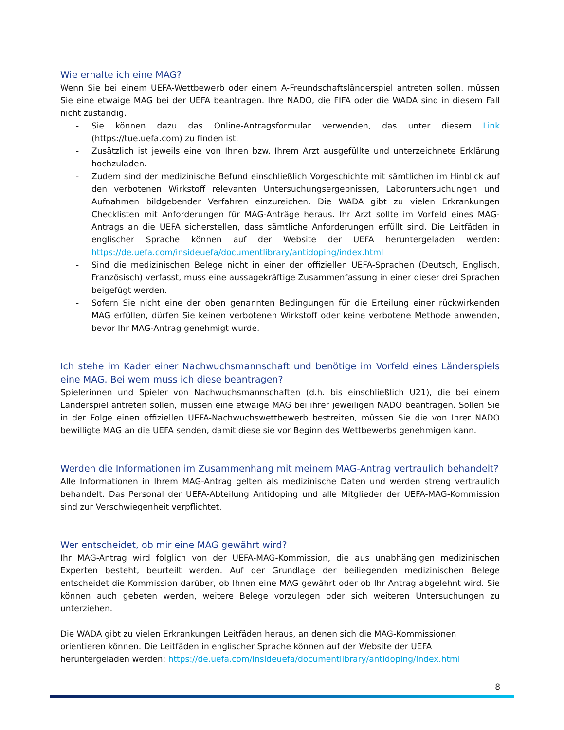Wie erhalte ich eine MAG?
Wenn Sie bei einem UEFA-Wettbewerb oder einem A-Freundschaftsländerspiel antreten sollen, müssen Sie eine etwaige MAG bei der UEFA beantragen. Ihre NADO, die FIFA oder die WADA sind in diesem Fall nicht zuständig.
- Sie können dazu das Online-Antragsformular verwenden, das unter diesem Link (https://tue.uefa.com) zu finden ist.
- Zusätzlich ist jeweils eine von Ihnen bzw. Ihrem Arzt ausgefüllte und unterzeichnete Erklärung hochzuladen.
- Zudem sind der medizinische Befund einschließlich Vorgeschichte mit sämtlichen im Hinblick auf den verbotenen Wirkstoff relevanten Untersuchungsergebnissen, Laboruntersuchungen und Aufnahmen bildgebender Verfahren einzureichen. Die WADA gibt zu vielen Erkrankungen Checklisten mit Anforderungen für MAG-Anträge heraus. Ihr Arzt sollte im Vorfeld eines MAG-Antrags an die UEFA sicherstellen, dass sämtliche Anforderungen erfüllt sind. Die Leitfäden in englischer Sprache können auf der Website der UEFA heruntergeladen werden: https://de.uefa.com/insideuefa/documentlibrary/antidoping/index.html
- Sind die medizinischen Belege nicht in einer der offiziellen UEFA-Sprachen (Deutsch, Englisch, Französisch) verfasst, muss eine aussagekräftige Zusammenfassung in einer dieser drei Sprachen beigefügt werden.
- Sofern Sie nicht eine der oben genannten Bedingungen für die Erteilung einer rückwirkenden MAG erfüllen, dürfen Sie keinen verbotenen Wirkstoff oder keine verbotene Methode anwenden, bevor Ihr MAG-Antrag genehmigt wurde.
Ich stehe im Kader einer Nachwuchsmannschaft und benötige im Vorfeld eines Länderspiels eine MAG. Bei wem muss ich diese beantragen?
Spielerinnen und Spieler von Nachwuchsmannschaften (d.h. bis einschließlich U21), die bei einem Länderspiel antreten sollen, müssen eine etwaige MAG bei ihrer jeweiligen NADO beantragen. Sollen Sie in der Folge einen offiziellen UEFA-Nachwuchswettbewerb bestreiten, müssen Sie die von Ihrer NADO bewilligte MAG an die UEFA senden, damit diese sie vor Beginn des Wettbewerbs genehmigen kann.
Werden die Informationen im Zusammenhang mit meinem MAG-Antrag vertraulich behandelt?
Alle Informationen in Ihrem MAG-Antrag gelten als medizinische Daten und werden streng vertraulich behandelt. Das Personal der UEFA-Abteilung Antidoping und alle Mitglieder der UEFA-MAG-Kommission sind zur Verschwiegenheit verpflichtet.
Wer entscheidet, ob mir eine MAG gewährt wird?
Ihr MAG-Antrag wird folglich von der UEFA-MAG-Kommission, die aus unabhängigen medizinischen Experten besteht, beurteilt werden. Auf der Grundlage der beiliegenden medizinischen Belege entscheidet die Kommission darüber, ob Ihnen eine MAG gewährt oder ob Ihr Antrag abgelehnt wird. Sie können auch gebeten werden, weitere Belege vorzulegen oder sich weiteren Untersuchungen zu unterziehen.
Die WADA gibt zu vielen Erkrankungen Leitfäden heraus, an denen sich die MAG-Kommissionen orientieren können. Die Leitfäden in englischer Sprache können auf der Website der UEFA heruntergeladen werden: https://de.uefa.com/insideuefa/documentlibrary/antidoping/index.html
8